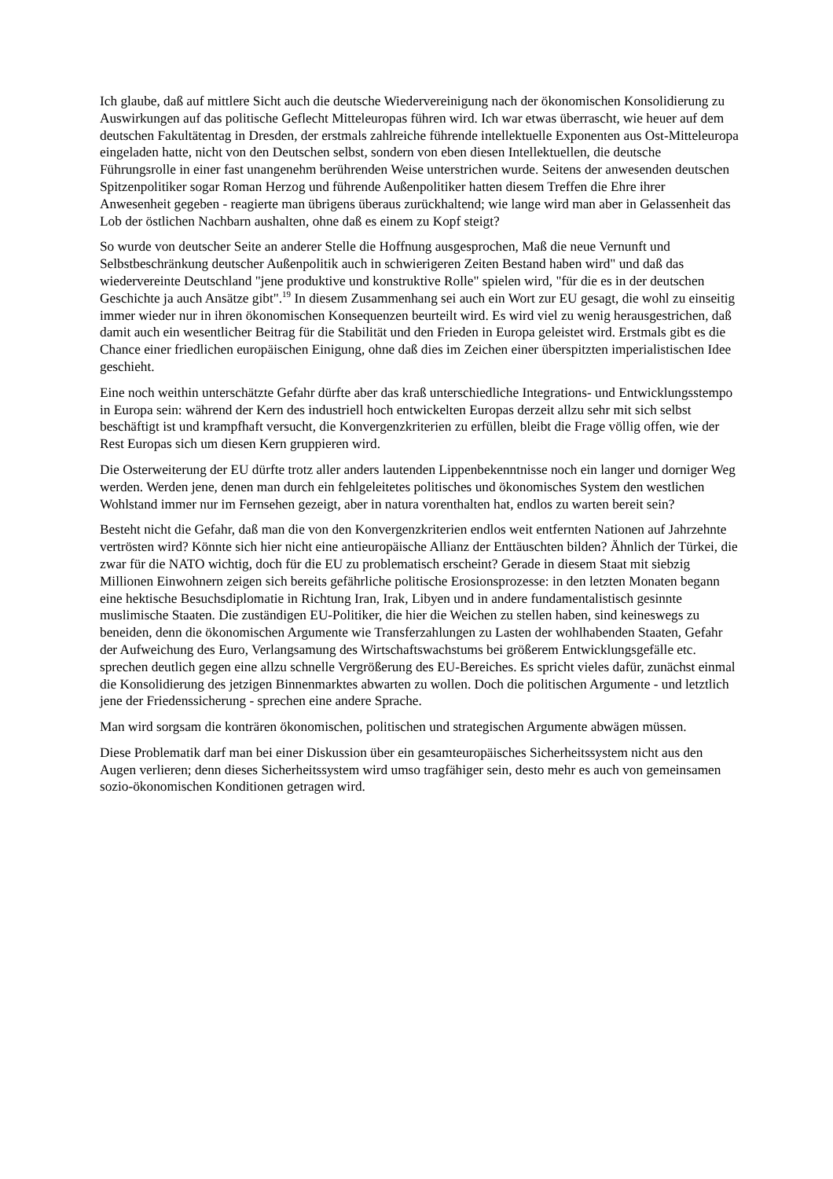Ich glaube, daß auf mittlere Sicht auch die deutsche Wiedervereinigung nach der ökonomischen Konsolidierung zu Auswirkungen auf das politische Geflecht Mitteleuropas führen wird. Ich war etwas überrascht, wie heuer auf dem deutschen Fakultätentag in Dresden, der erstmals zahlreiche führende intellektuelle Exponenten aus Ost-Mitteleuropa eingeladen hatte, nicht von den Deutschen selbst, sondern von eben diesen Intellektuellen, die deutsche Führungsrolle in einer fast unangenehm berührenden Weise unterstrichen wurde. Seitens der anwesenden deutschen Spitzenpolitiker sogar Roman Herzog und führende Außenpolitiker hatten diesem Treffen die Ehre ihrer Anwesenheit gegeben - reagierte man übrigens überaus zurückhaltend; wie lange wird man aber in Gelassenheit das Lob der östlichen Nachbarn aushalten, ohne daß es einem zu Kopf steigt?
So wurde von deutscher Seite an anderer Stelle die Hoffnung ausgesprochen, Maß die neue Vernunft und Selbstbeschränkung deutscher Außenpolitik auch in schwierigeren Zeiten Bestand haben wird" und daß das wiedervereinte Deutschland "jene produktive und konstruktive Rolle" spielen wird, "für die es in der deutschen Geschichte ja auch Ansätze gibt".<sup>19</sup> In diesem Zusammenhang sei auch ein Wort zur EU gesagt, die wohl zu einseitig immer wieder nur in ihren ökonomischen Konsequenzen beurteilt wird. Es wird viel zu wenig herausgestrichen, daß damit auch ein wesentlicher Beitrag für die Stabilität und den Frieden in Europa geleistet wird. Erstmals gibt es die Chance einer friedlichen europäischen Einigung, ohne daß dies im Zeichen einer überspitzten imperialistischen Idee geschieht.
Eine noch weithin unterschätzte Gefahr dürfte aber das kraß unterschiedliche Integrations- und Entwicklungsstempo in Europa sein: während der Kern des industriell hoch entwickelten Europas derzeit allzu sehr mit sich selbst beschäftigt ist und krampfhaft versucht, die Konvergenzkriterien zu erfüllen, bleibt die Frage völlig offen, wie der Rest Europas sich um diesen Kern gruppieren wird.
Die Osterweiterung der EU dürfte trotz aller anders lautenden Lippenbekenntnisse noch ein langer und dorniger Weg werden. Werden jene, denen man durch ein fehlgeleitetes politisches und ökonomisches System den westlichen Wohlstand immer nur im Fernsehen gezeigt, aber in natura vorenthalten hat, endlos zu warten bereit sein?
Besteht nicht die Gefahr, daß man die von den Konvergenzkriterien endlos weit entfernten Nationen auf Jahrzehnte vertrösten wird? Könnte sich hier nicht eine antieuropäische Allianz der Enttäuschten bilden? Ähnlich der Türkei, die zwar für die NATO wichtig, doch für die EU zu problematisch erscheint? Gerade in diesem Staat mit siebzig Millionen Einwohnern zeigen sich bereits gefährliche politische Erosionsprozesse: in den letzten Monaten begann eine hektische Besuchsdiplomatie in Richtung Iran, Irak, Libyen und in andere fundamentalistisch gesinnte muslimische Staaten. Die zuständigen EU-Politiker, die hier die Weichen zu stellen haben, sind keineswegs zu beneiden, denn die ökonomischen Argumente wie Transferzahlungen zu Lasten der wohlhabenden Staaten, Gefahr der Aufweichung des Euro, Verlangsamung des Wirtschaftswachstums bei größerem Entwicklungsgefälle etc. sprechen deutlich gegen eine allzu schnelle Vergrößerung des EU-Bereiches. Es spricht vieles dafür, zunächst einmal die Konsolidierung des jetzigen Binnenmarktes abwarten zu wollen. Doch die politischen Argumente - und letztlich jene der Friedenssicherung - sprechen eine andere Sprache.
Man wird sorgsam die konträren ökonomischen, politischen und strategischen Argumente abwägen müssen.
Diese Problematik darf man bei einer Diskussion über ein gesamteuropäisches Sicherheitssystem nicht aus den Augen verlieren; denn dieses Sicherheitssystem wird umso tragfähiger sein, desto mehr es auch von gemeinsamen sozio-ökonomischen Konditionen getragen wird.